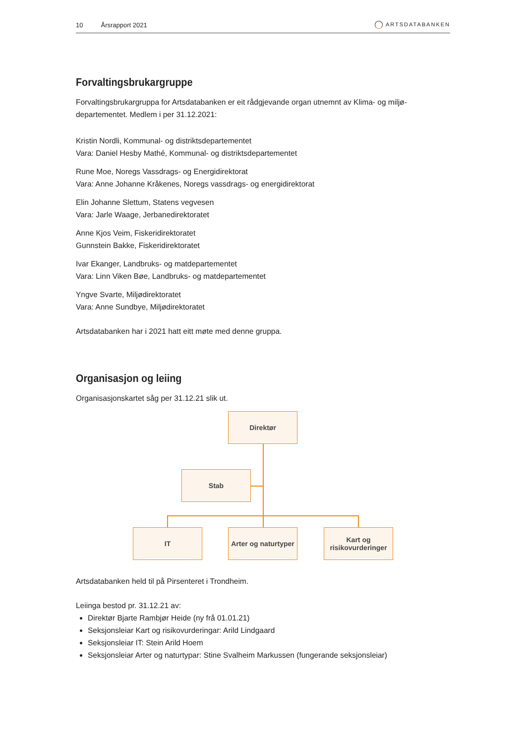10 Årsrapport 2021
ARTSDATABANKEN
Forvaltingsbrukargruppe
Forvaltingsbrukargruppa for Artsdatabanken er eit rådgjevande organ utnemnt av Klima- og miljø-departementet. Medlem i per 31.12.2021:
Kristin Nordli, Kommunal- og distriktsdepartementet
Vara: Daniel Hesby Mathé, Kommunal- og distriktsdepartementet
Rune Moe, Noregs Vassdrags- og Energidirektorat
Vara: Anne Johanne Kråkenes, Noregs vassdrags- og energidirektorat
Elin Johanne Slettum, Statens vegvesen
Vara: Jarle Waage, Jerbanedirektoratet
Anne Kjos Veim, Fiskeridirektoratet
Gunnstein Bakke, Fiskeridirektoratet
Ivar Ekanger, Landbruks- og matdepartementet
Vara: Linn Viken Bøe, Landbruks- og matdepartementet
Yngve Svarte, Miljødirektoratet
Vara: Anne Sundbye, Miljødirektoratet
Artsdatabanken har i 2021 hatt eitt møte med denne gruppa.
Organisasjon og leiing
Organisasjonskartet såg per 31.12.21 slik ut.
Direktør
Stab
IT
Arter og naturtyper
Kart og
risikovurderinger
Artsdatabanken held til på Pirsenteret i Trondheim.
Leiinga bestod pr. 31.12.21 av:
Direktør Bjarte Rambjør Heide (ny frå 01.01.21)
Seksjonsleiar Kart og risikovurderingar: Arild Lindgaard
Seksjonsleiar IT: Stein Arild Hoem
Seksjonsleiar Arter og naturtypar: Stine Svalheim Markussen (fungerande seksjonsleiar)